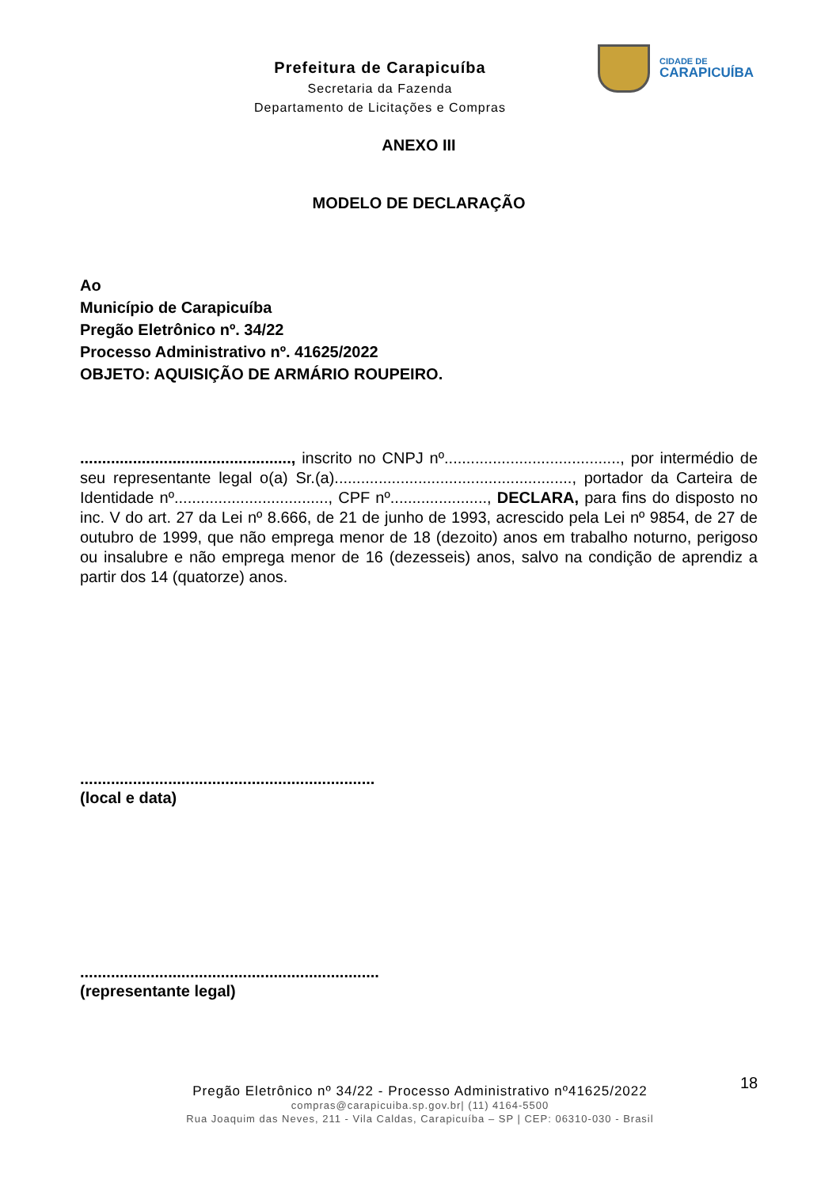Prefeitura de Carapicuíba
Secretaria da Fazenda
Departamento de Licitações e Compras
CIDADE DE
CARAPICUÍBA
ANEXO III
MODELO DE DECLARAÇÃO
Ao
Município de Carapicuíba
Pregão Eletrônico nº. 34/22
Processo Administrativo nº. 41625/2022
OBJETO: AQUISIÇÃO DE ARMÁRIO ROUPEIRO.
................................................, inscrito no CNPJ nº........................................, por intermédio de seu representante legal o(a) Sr.(a)......................................................, portador da Carteira de Identidade nº..................................., CPF nº......................, DECLARA, para fins do disposto no inc. V do art. 27 da Lei nº 8.666, de 21 de junho de 1993, acrescido pela Lei nº 9854, de 27 de outubro de 1999, que não emprega menor de 18 (dezoito) anos em trabalho noturno, perigoso ou insalubre e não emprega menor de 16 (dezesseis) anos, salvo na condição de aprendiz a partir dos 14 (quatorze) anos.
...................................................................
(local e data)
....................................................................
(representante legal)
18
Pregão Eletrônico nº 34/22 - Processo Administrativo nº41625/2022
compras@carapicuiba.sp.gov.br| (11) 4164-5500
Rua Joaquim das Neves, 211 - Vila Caldas, Carapicuíba – SP | CEP: 06310-030 - Brasil